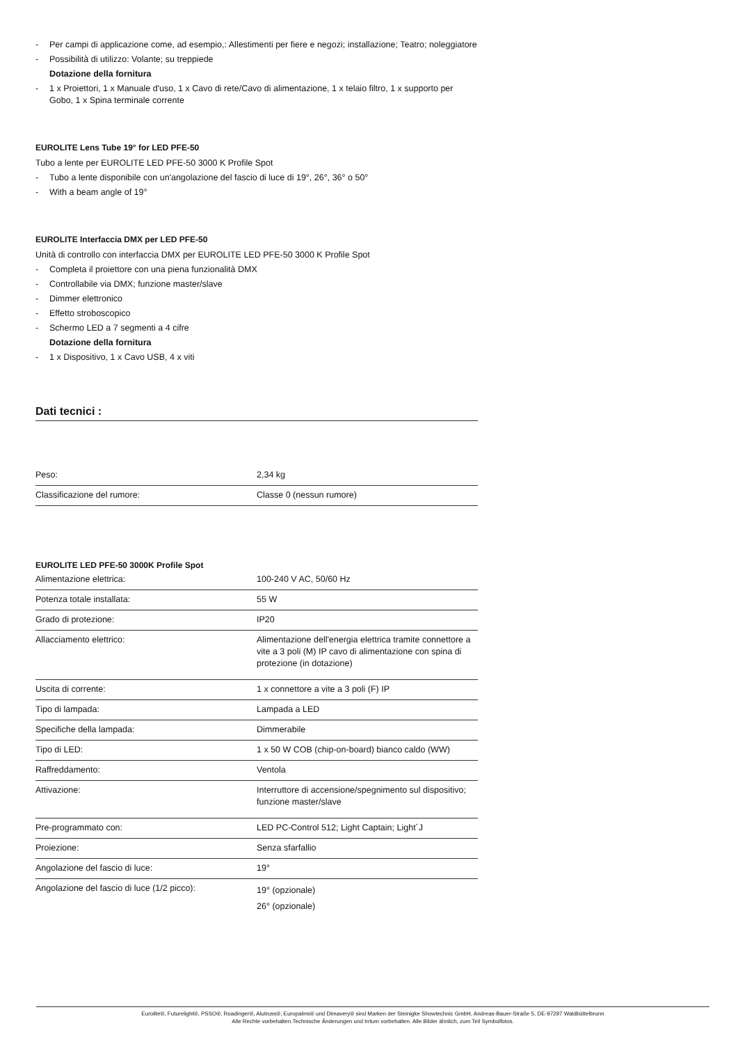- Per campi di applicazione come, ad esempio,: Allestimenti per fiere e negozi; installazione; Teatro; noleggiatore
- Possibilità di utilizzo: Volante; su treppiede
Dotazione della fornitura
- 1 x Proiettori, 1 x Manuale d'uso, 1 x Cavo di rete/Cavo di alimentazione, 1 x telaio filtro, 1 x supporto per Gobo, 1 x Spina terminale corrente
EUROLITE Lens Tube 19° for LED PFE-50
Tubo a lente per EUROLITE LED PFE-50 3000 K Profile Spot
- Tubo a lente disponibile con un'angolazione del fascio di luce di 19°, 26°, 36° o 50°
- With a beam angle of 19°
EUROLITE Interfaccia DMX per LED PFE-50
Unità di controllo con interfaccia DMX per EUROLITE LED PFE-50 3000 K Profile Spot
- Completa il proiettore con una piena funzionalità DMX
- Controllabile via DMX; funzione master/slave
- Dimmer elettronico
- Effetto stroboscopico
- Schermo LED a 7 segmenti a 4 cifre
Dotazione della fornitura
- 1 x Dispositivo, 1 x Cavo USB, 4 x viti
Dati tecnici :
| Peso: | 2,34 kg |
| Classificazione del rumore: | Classe 0 (nessun rumore) |
EUROLITE LED PFE-50 3000K Profile Spot
| Alimentazione elettrica: | 100-240 V AC, 50/60 Hz |
| Potenza totale installata: | 55 W |
| Grado di protezione: | IP20 |
| Allacciamento elettrico: | Alimentazione dell'energia elettrica tramite connettore a vite a 3 poli (M) IP cavo di alimentazione con spina di protezione (in dotazione) |
| Uscita di corrente: | 1 x connettore a vite a 3 poli (F) IP |
| Tipo di lampada: | Lampada a LED |
| Specifiche della lampada: | Dimmerabile |
| Tipo di LED: | 1 x 50 W COB (chip-on-board) bianco caldo (WW) |
| Raffreddamento: | Ventola |
| Attivazione: | Interruttore di accensione/spegnimento sul dispositivo; funzione master/slave |
| Pre-programmato con: | LED PC-Control 512; Light Captain; Light´J |
| Proiezione: | Senza sfarfallio |
| Angolazione del fascio di luce: | 19° |
| Angolazione del fascio di luce (1/2 picco): | 19° (opzionale) 26° (opzionale) |
Eurolite®, Futurelight®, PSSO®, Roadinger®, Alutruss®, Europalms® und Dimavery® sind Marken der Steinigke Showtechnic GmbH, Andreas-Bauer-Straße 5, DE-97297 Waldbüttelbrunn
Alle Rechte vorbehalten.Technische Änderungen und Irrtum vorbehalten. Alle Bilder ähnlich, zum Teil Symbolfotos.